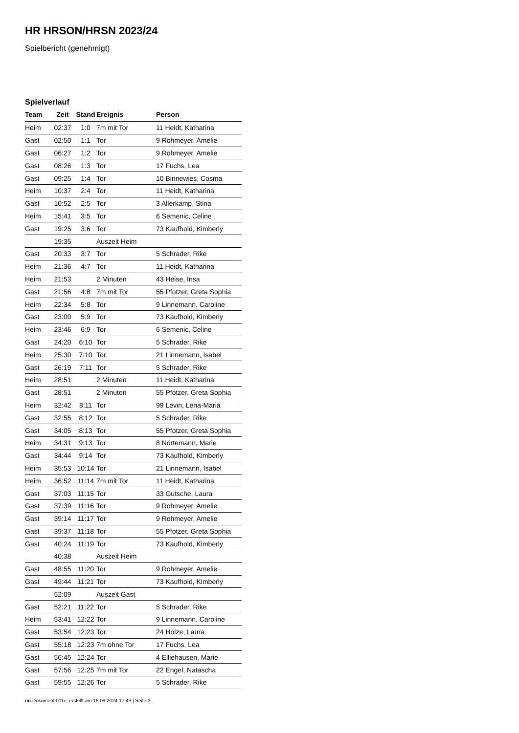HR HRSON/HRSN 2023/24
Spielbericht (genehmigt)
Spielverlauf
| Team | Zeit | Stand | Ereignis | Person |
| --- | --- | --- | --- | --- |
| Heim | 02:37 | 1:0 | 7m mit Tor | 11 Heidt, Katharina |
| Gast | 02:50 | 1:1 | Tor | 9 Rohmeyer, Amelie |
| Gast | 06:27 | 1:2 | Tor | 9 Rohmeyer, Amelie |
| Gast | 08:26 | 1:3 | Tor | 17 Fuchs, Lea |
| Gast | 09:25 | 1:4 | Tor | 10 Binnewies, Cosma |
| Heim | 10:37 | 2:4 | Tor | 11 Heidt, Katharina |
| Gast | 10:52 | 2:5 | Tor | 3 Allerkamp, Stina |
| Heim | 15:41 | 3:5 | Tor | 6 Semenic, Celine |
| Gast | 19:25 | 3:6 | Tor | 73 Kaufhold, Kimberly |
| | 19:35 | | Auszeit Heim | |
| Gast | 20:33 | 3:7 | Tor | 5 Schrader, Rike |
| Heim | 21:36 | 4:7 | Tor | 11 Heidt, Katharina |
| Heim | 21:53 | | 2 Minuten | 43 Heise, Insa |
| Gast | 21:56 | 4:8 | 7m mit Tor | 55 Pfotzer, Greta Sophia |
| Heim | 22:34 | 5:8 | Tor | 9 Linnemann, Caroline |
| Gast | 23:00 | 5:9 | Tor | 73 Kaufhold, Kimberly |
| Heim | 23:46 | 6:9 | Tor | 6 Semenic, Celine |
| Gast | 24:20 | 6:10 | Tor | 5 Schrader, Rike |
| Heim | 25:30 | 7:10 | Tor | 21 Linnemann, Isabel |
| Gast | 26:19 | 7:11 | Tor | 5 Schrader, Rike |
| Heim | 28:51 | | 2 Minuten | 11 Heidt, Katharina |
| Gast | 28:51 | | 2 Minuten | 55 Pfotzer, Greta Sophia |
| Heim | 32:42 | 8:11 | Tor | 99 Levin, Lena-Maria |
| Gast | 32:55 | 8:12 | Tor | 5 Schrader, Rike |
| Gast | 34:05 | 8:13 | Tor | 55 Pfotzer, Greta Sophia |
| Heim | 34:31 | 9:13 | Tor | 8 Nörtemann, Marie |
| Gast | 34:44 | 9:14 | Tor | 73 Kaufhold, Kimberly |
| Heim | 35:53 | 10:14 | Tor | 21 Linnemann, Isabel |
| Heim | 36:52 | 11:14 | 7m mit Tor | 11 Heidt, Katharina |
| Gast | 37:03 | 11:15 | Tor | 33 Gutsche, Laura |
| Gast | 37:39 | 11:16 | Tor | 9 Rohmeyer, Amelie |
| Gast | 39:14 | 11:17 | Tor | 9 Rohmeyer, Amelie |
| Gast | 39:37 | 11:18 | Tor | 55 Pfotzer, Greta Sophia |
| Gast | 40:24 | 11:19 | Tor | 73 Kaufhold, Kimberly |
| | 40:38 | | Auszeit Heim | |
| Gast | 48:55 | 11:20 | Tor | 9 Rohmeyer, Amelie |
| Gast | 49:44 | 11:21 | Tor | 73 Kaufhold, Kimberly |
| | 52:09 | | Auszeit Gast | |
| Gast | 52:21 | 11:22 | Tor | 5 Schrader, Rike |
| Heim | 53:41 | 12:22 | Tor | 9 Linnemann, Caroline |
| Gast | 53:54 | 12:23 | Tor | 24 Holze, Laura |
| Gast | 55:18 | 12:23 | 7m ohne Tor | 17 Fuchs, Lea |
| Gast | 56:45 | 12:24 | Tor | 4 Elliehausen, Marie |
| Gast | 57:56 | 12:25 | 7m mit Tor | 22 Engel, Natascha |
| Gast | 59:55 | 12:26 | Tor | 5 Schrader, Rike |
nu.Dokument 011e, erstellt am 16.09.2024 17:49 | Seite 3